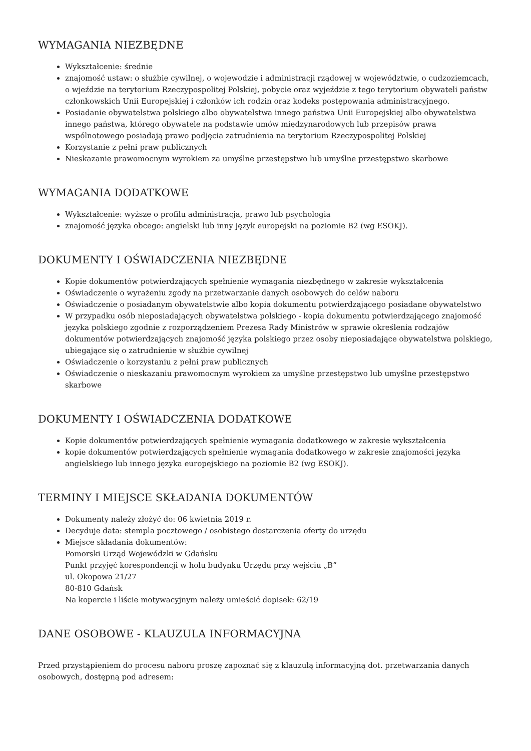WYMAGANIA NIEZBĘDNE
Wykształcenie: średnie
znajomość ustaw: o służbie cywilnej, o wojewodzie i administracji rządowej w województwie, o cudzoziemcach, o wjeździe na terytorium Rzeczypospolitej Polskiej, pobycie oraz wyjeździe z tego terytorium obywateli państw członkowskich Unii Europejskiej i członków ich rodzin oraz kodeks postępowania administracyjnego.
Posiadanie obywatelstwa polskiego albo obywatelstwa innego państwa Unii Europejskiej albo obywatelstwa innego państwa, którego obywatele na podstawie umów międzynarodowych lub przepisów prawa wspólnotowego posiadają prawo podjęcia zatrudnienia na terytorium Rzeczypospolitej Polskiej
Korzystanie z pełni praw publicznych
Nieskazanie prawomocnym wyrokiem za umyślne przestępstwo lub umyślne przestępstwo skarbowe
WYMAGANIA DODATKOWE
Wykształcenie: wyższe o profilu administracja, prawo lub psychologia
znajomość języka obcego: angielski lub inny język europejski na poziomie B2 (wg ESOKJ).
DOKUMENTY I OŚWIADCZENIA NIEZBĘDNE
Kopie dokumentów potwierdzających spełnienie wymagania niezbędnego w zakresie wykształcenia
Oświadczenie o wyrażeniu zgody na przetwarzanie danych osobowych do celów naboru
Oświadczenie o posiadanym obywatelstwie albo kopia dokumentu potwierdzającego posiadane obywatelstwo
W przypadku osób nieposiadających obywatelstwa polskiego - kopia dokumentu potwierdzającego znajomość języka polskiego zgodnie z rozporządzeniem Prezesa Rady Ministrów w sprawie określenia rodzajów dokumentów potwierdzających znajomość języka polskiego przez osoby nieposiadające obywatelstwa polskiego, ubiegające się o zatrudnienie w służbie cywilnej
Oświadczenie o korzystaniu z pełni praw publicznych
Oświadczenie o nieskazaniu prawomocnym wyrokiem za umyślne przestępstwo lub umyślne przestępstwo skarbowe
DOKUMENTY I OŚWIADCZENIA DODATKOWE
Kopie dokumentów potwierdzających spełnienie wymagania dodatkowego w zakresie wykształcenia
kopie dokumentów potwierdzających spełnienie wymagania dodatkowego w zakresie znajomości języka angielskiego lub innego języka europejskiego na poziomie B2 (wg ESOKJ).
TERMINY I MIEJSCE SKŁADANIA DOKUMENTÓW
Dokumenty należy złożyć do: 06 kwietnia 2019 r.
Decyduje data: stempla pocztowego / osobistego dostarczenia oferty do urzędu
Miejsce składania dokumentów:
Pomorski Urząd Wojewódzki w Gdańsku
Punkt przyjęć korespondencji w holu budynku Urzędu przy wejściu „B”
ul. Okopowa 21/27
80-810 Gdańsk
Na kopercie i liście motywacyjnym należy umieścić dopisek: 62/19
DANE OSOBOWE - KLAUZULA INFORMACYJNA
Przed przystąpieniem do procesu naboru proszę zapoznać się z klauzulą informacyjną dot. przetwarzania danych osobowych, dostępną pod adresem: